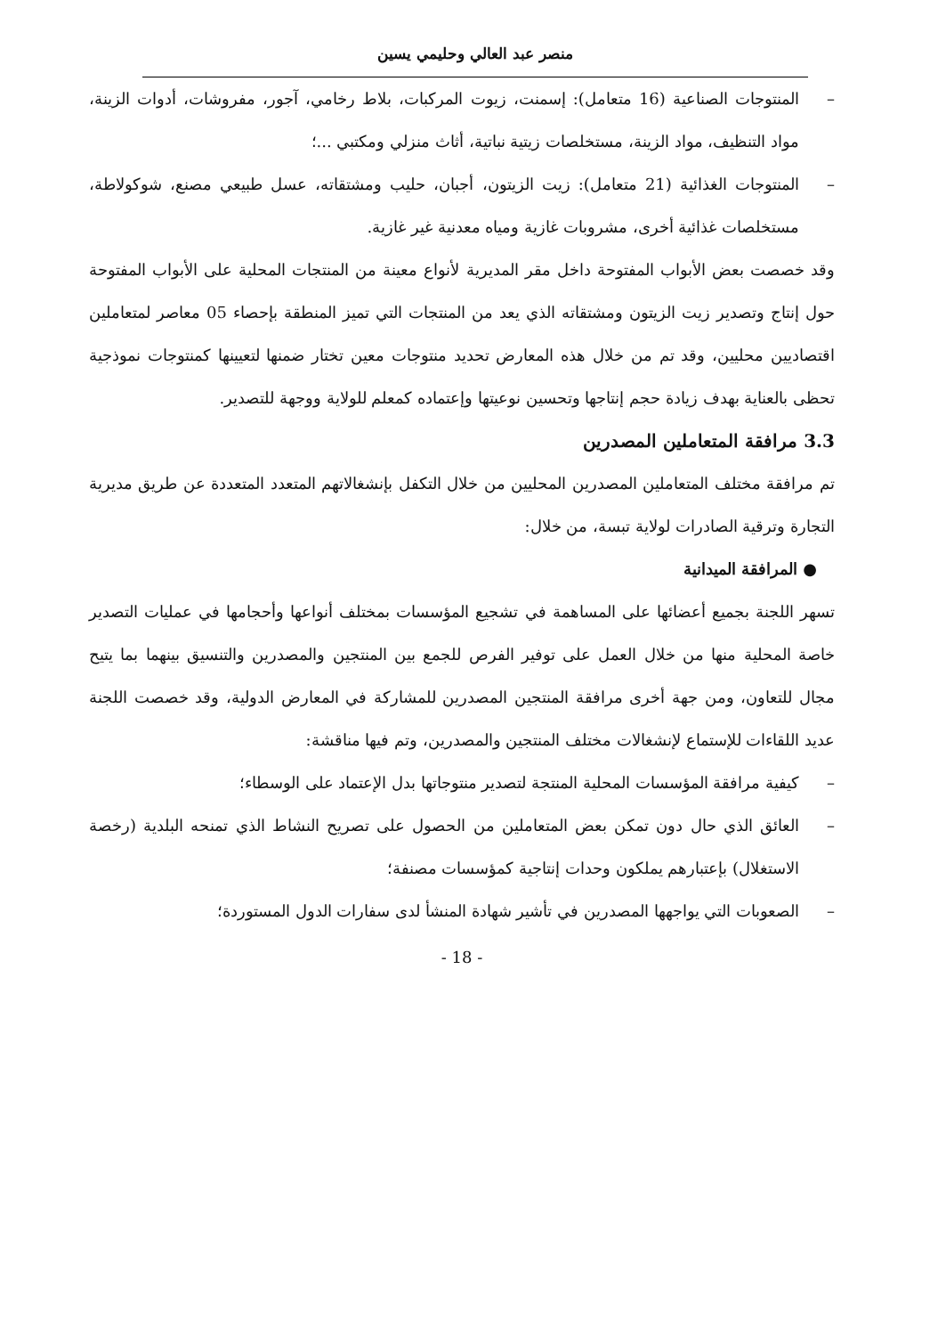منصر عبد العالي وحليمي يسين
– المنتوجات الصناعية (16 متعامل): إسمنت، زيوت المركبات، بلاط رخامي، آجور، مفروشات، أدوات الزينة، مواد التنظيف، مواد الزينة، مستخلصات زيتية نباتية، أثاث منزلي ومكتبي ...؛
– المنتوجات الغذائية (21 متعامل): زيت الزيتون، أجبان، حليب ومشتقاته، عسل طبيعي مصنع، شوكولاطة، مستخلصات غذائية أخرى، مشروبات غازية ومياه معدنية غير غازية.
وقد خصصت بعض الأبواب المفتوحة داخل مقر المديرية لأنواع معينة من المنتجات المحلية على الأبواب المفتوحة حول إنتاج وتصدير زيت الزيتون ومشتقاته الذي يعد من المنتجات التي تميز المنطقة بإحصاء 05 معاصر لمتعاملين اقتصاديين محليين، وقد تم من خلال هذه المعارض تحديد منتوجات معين تختار ضمنها لتعيينها كمنتوجات نموذجية تحظى بالعناية بهدف زيادة حجم إنتاجها وتحسين نوعيتها وإعتماده كمعلم للولاية ووجهة للتصدير.
3.3 مرافقة المتعاملين المصدرين
تم مرافقة مختلف المتعاملين المصدرين المحليين من خلال التكفل بإنشغالاتهم المتعدد المتعددة عن طريق مديرية التجارة وترقية الصادرات لولاية تبسة، من خلال:
● المرافقة الميدانية
تسهر اللجنة بجميع أعضائها على المساهمة في تشجيع المؤسسات بمختلف أنواعها وأحجامها في عمليات التصدير خاصة المحلية منها من خلال العمل على توفير الفرص للجمع بين المنتجين والمصدرين والتنسيق بينهما بما يتيح مجال للتعاون، ومن جهة أخرى مرافقة المنتجين المصدرين للمشاركة في المعارض الدولية، وقد خصصت اللجنة عديد اللقاءات للإستماع لإنشغالات مختلف المنتجين والمصدرين، وتم فيها مناقشة:
– كيفية مرافقة المؤسسات المحلية المنتجة لتصدير منتوجاتها بدل الإعتماد على الوسطاء؛
– العائق الذي حال دون تمكن بعض المتعاملين من الحصول على تصريح النشاط الذي تمنحه البلدية (رخصة الاستغلال) بإعتبارهم يملكون وحدات إنتاجية كمؤسسات مصنفة؛
– الصعوبات التي يواجهها المصدرين في تأشير شهادة المنشأ لدى سفارات الدول المستوردة؛
- 18 -